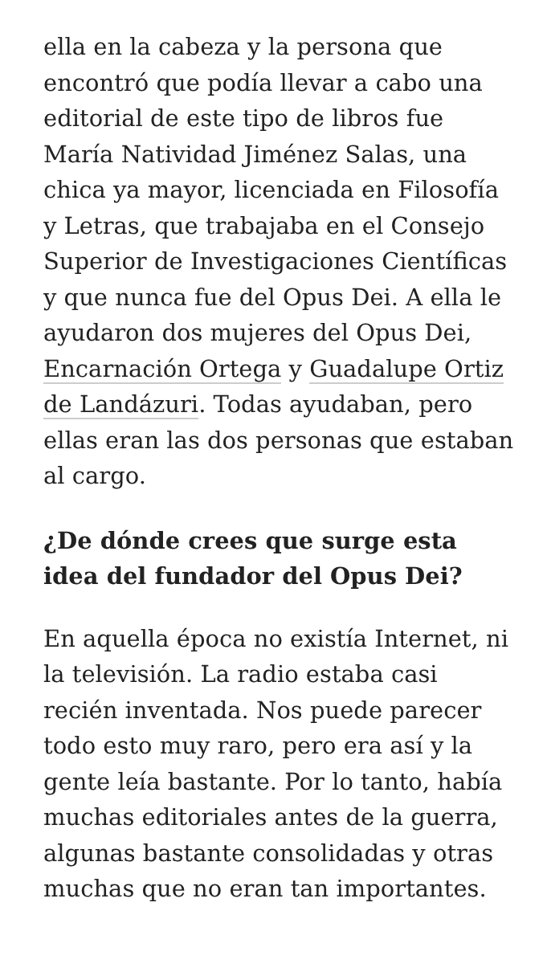ella en la cabeza y la persona que encontró que podía llevar a cabo una editorial de este tipo de libros fue María Natividad Jiménez Salas, una chica ya mayor, licenciada en Filosofía y Letras, que trabajaba en el Consejo Superior de Investigaciones Científicas y que nunca fue del Opus Dei. A ella le ayudaron dos mujeres del Opus Dei, Encarnación Ortega y Guadalupe Ortiz de Landázuri. Todas ayudaban, pero ellas eran las dos personas que estaban al cargo.
¿De dónde crees que surge esta idea del fundador del Opus Dei?
En aquella época no existía Internet, ni la televisión. La radio estaba casi recién inventada. Nos puede parecer todo esto muy raro, pero era así y la gente leía bastante. Por lo tanto, había muchas editoriales antes de la guerra, algunas bastante consolidadas y otras muchas que no eran tan importantes.